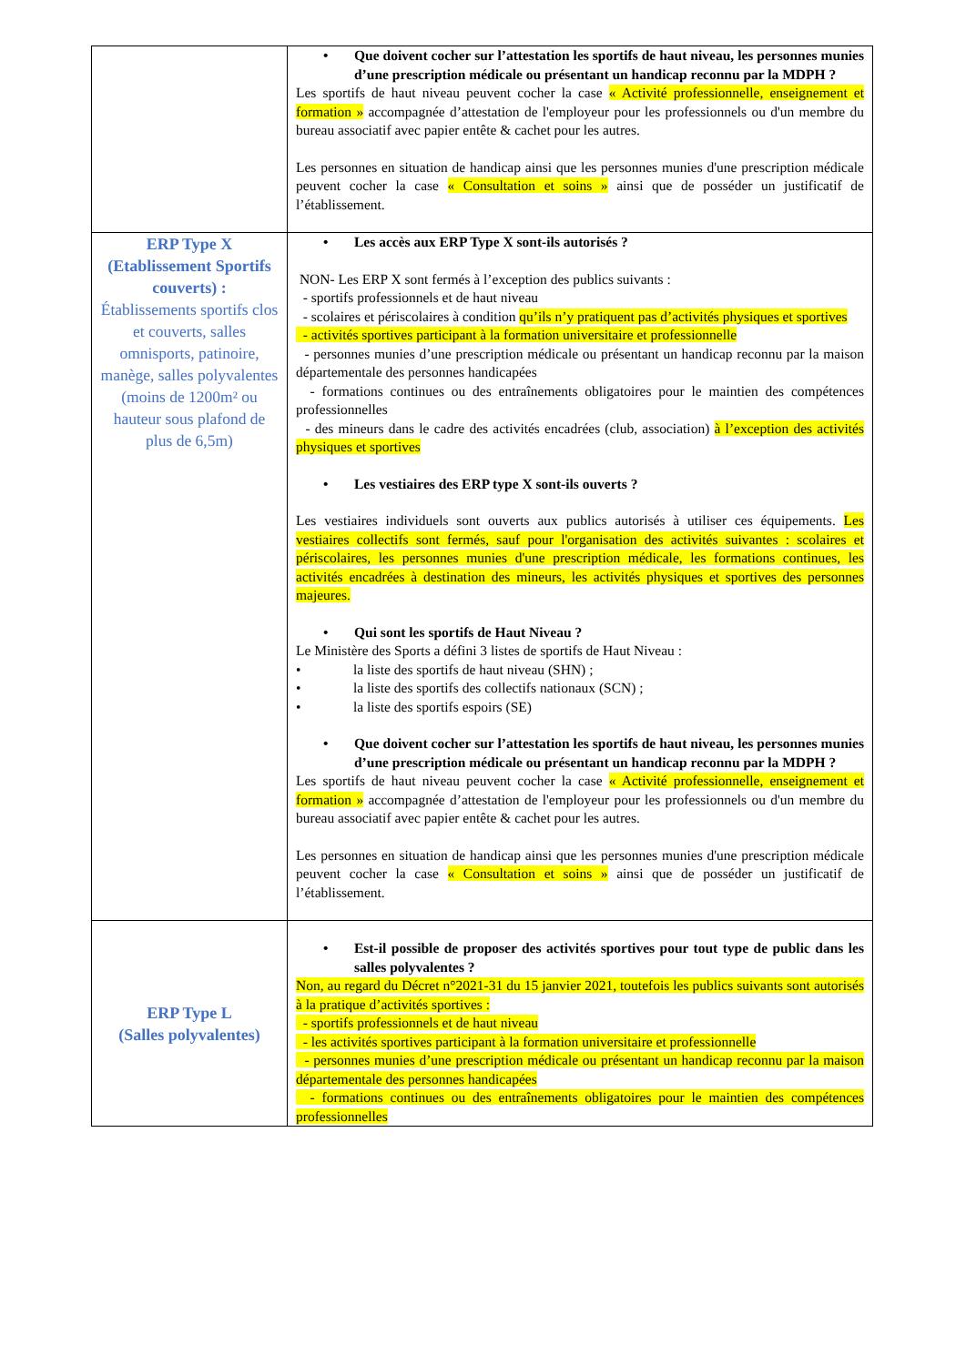| | • Que doivent cocher sur l’attestation les sportifs de haut niveau, les personnes munies d’une prescription médicale ou présentant un handicap reconnu par la MDPH ? Les sportifs de haut niveau peuvent cocher la case « Activité professionnelle, enseignement et formation » accompagnée d’attestation de l'employeur pour les professionnels ou d'un membre du bureau associatif avec papier entête & cachet pour les autres. Les personnes en situation de handicap ainsi que les personnes munies d'une prescription médicale peuvent cocher la case « Consultation et soins » ainsi que de posséder un justificatif de l’établissement. |
| ERP Type X (Etablissement Sportifs couverts) : Établissements sportifs clos et couverts, salles omnisports, patinoire, manège, salles polyvalentes (moins de 1200m² ou hauteur sous plafond de plus de 6,5m) | • Les accès aux ERP Type X sont-ils autorisés ? NON- Les ERP X sont fermés à l’exception des publics suivants : - sportifs professionnels et de haut niveau - scolaires et périscolaires à condition qu’ils n’y pratiquent pas d’activités physiques et sportives - activités sportives participant à la formation universitaire et professionnelle - personnes munies d’une prescription médicale ou présentant un handicap reconnu par la maison départementale des personnes handicapées - formations continues ou des entraînements obligatoires pour le maintien des compétences professionnelles - des mineurs dans le cadre des activités encadrées (club, association) à l’exception des activités physiques et sportives • Les vestiaires des ERP type X sont-ils ouverts ? Les vestiaires individuels sont ouverts aux publics autorisés à utiliser ces équipements. Les vestiaires collectifs sont fermés, sauf pour l'organisation des activités suivantes : scolaires et périscolaires, les personnes munies d'une prescription médicale, les formations continues, les activités encadrées à destination des mineurs, les activités physiques et sportives des personnes majeures. • Qui sont les sportifs de Haut Niveau ? Le Ministère des Sports a défini 3 listes de sportifs de Haut Niveau : • la liste des sportifs de haut niveau (SHN) ; • la liste des sportifs des collectifs nationaux (SCN) ; • la liste des sportifs espoirs (SE) • Que doivent cocher sur l’attestation les sportifs de haut niveau, les personnes munies d’une prescription médicale ou présentant un handicap reconnu par la MDPH ? Les sportifs de haut niveau peuvent cocher la case « Activité professionnelle, enseignement et formation » accompagnée d’attestation de l'employeur pour les professionnels ou d'un membre du bureau associatif avec papier entête & cachet pour les autres. Les personnes en situation de handicap ainsi que les personnes munies d'une prescription médicale peuvent cocher la case « Consultation et soins » ainsi que de posséder un justificatif de l’établissement. |
| ERP Type L (Salles polyvalentes) | • Est-il possible de proposer des activités sportives pour tout type de public dans les salles polyvalentes ? Non, au regard du Décret n°2021-31 du 15 janvier 2021, toutefois les publics suivants sont autorisés à la pratique d’activités sportives : - sportifs professionnels et de haut niveau - les activités sportives participant à la formation universitaire et professionnelle - personnes munies d’une prescription médicale ou présentant un handicap reconnu par la maison départementale des personnes handicapées - formations continues ou des entraînements obligatoires pour le maintien des compétences professionnelles |